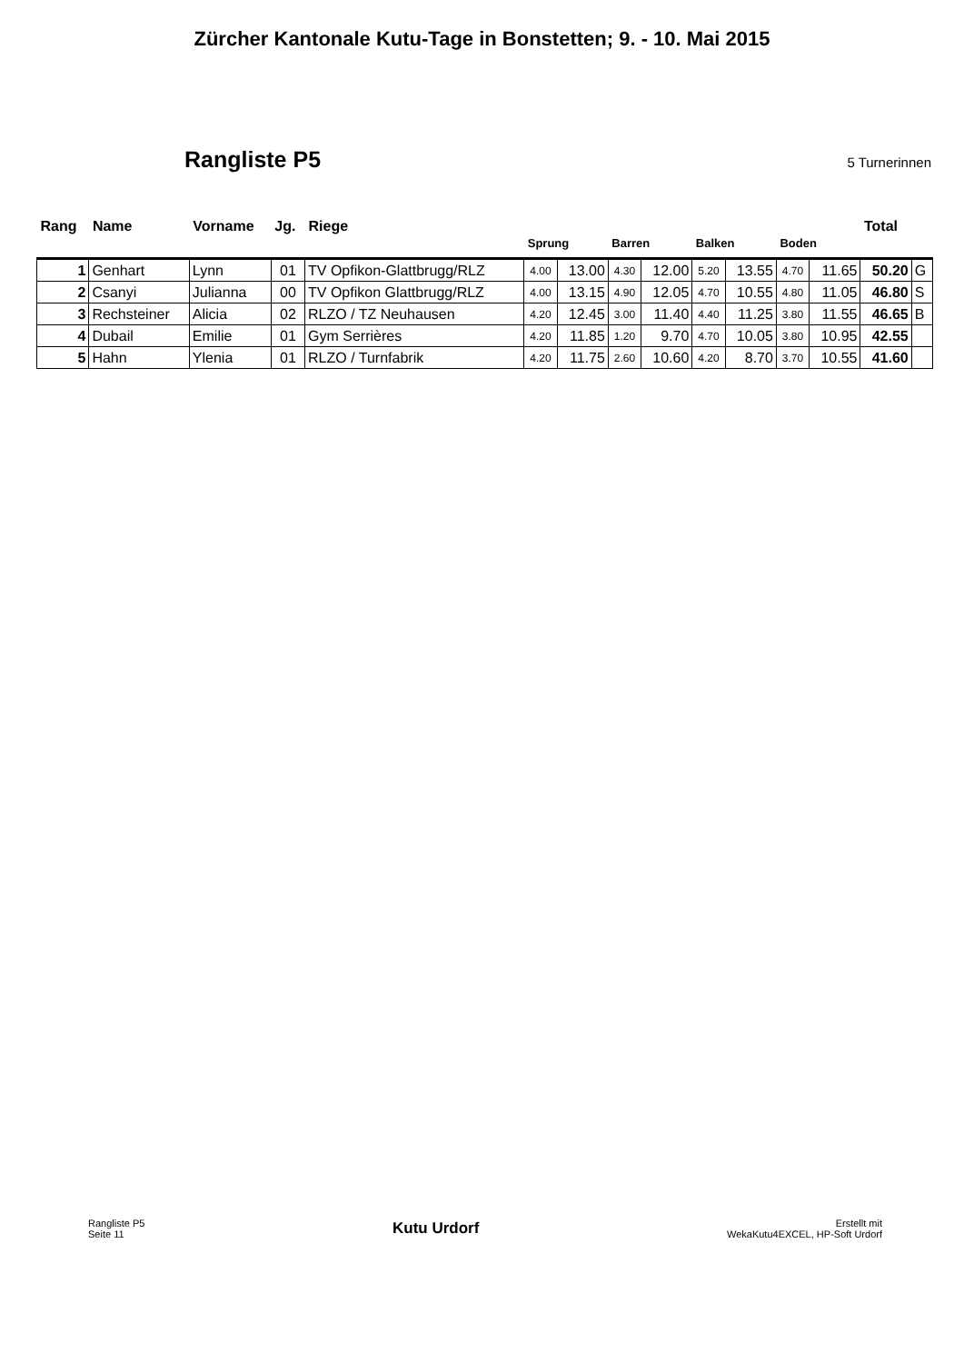Zürcher Kantonale Kutu-Tage in Bonstetten; 9. - 10. Mai 2015
Rangliste P5
5 Turnerinnen
| Rang | Name | Vorname | Jg. | Riege | Sprung | | Barren | | Balken | | Boden | | Total | |
| --- | --- | --- | --- | --- | --- | --- | --- | --- | --- | --- | --- | --- | --- | --- |
| 1 | Genhart | Lynn | 01 | TV Opfikon-Glattbrugg/RLZ | 4.00 | 13.00 | 4.30 | 12.00 | 5.20 | 13.55 | 4.70 | 11.65 | 50.20 | G |
| 2 | Csanyi | Julianna | 00 | TV Opfikon Glattbrugg/RLZ | 4.00 | 13.15 | 4.90 | 12.05 | 4.70 | 10.55 | 4.80 | 11.05 | 46.80 | S |
| 3 | Rechsteiner | Alicia | 02 | RLZO / TZ Neuhausen | 4.20 | 12.45 | 3.00 | 11.40 | 4.40 | 11.25 | 3.80 | 11.55 | 46.65 | B |
| 4 | Dubail | Emilie | 01 | Gym Serrières | 4.20 | 11.85 | 1.20 | 9.70 | 4.70 | 10.05 | 3.80 | 10.95 | 42.55 | |
| 5 | Hahn | Ylenia | 01 | RLZO / Turnfabrik | 4.20 | 11.75 | 2.60 | 10.60 | 4.20 | 8.70 | 3.70 | 10.55 | 41.60 | |
Rangliste P5
Seite 11
Kutu Urdorf
Erstellt mit
WekaKutu4EXCEL, HP-Soft Urdorf